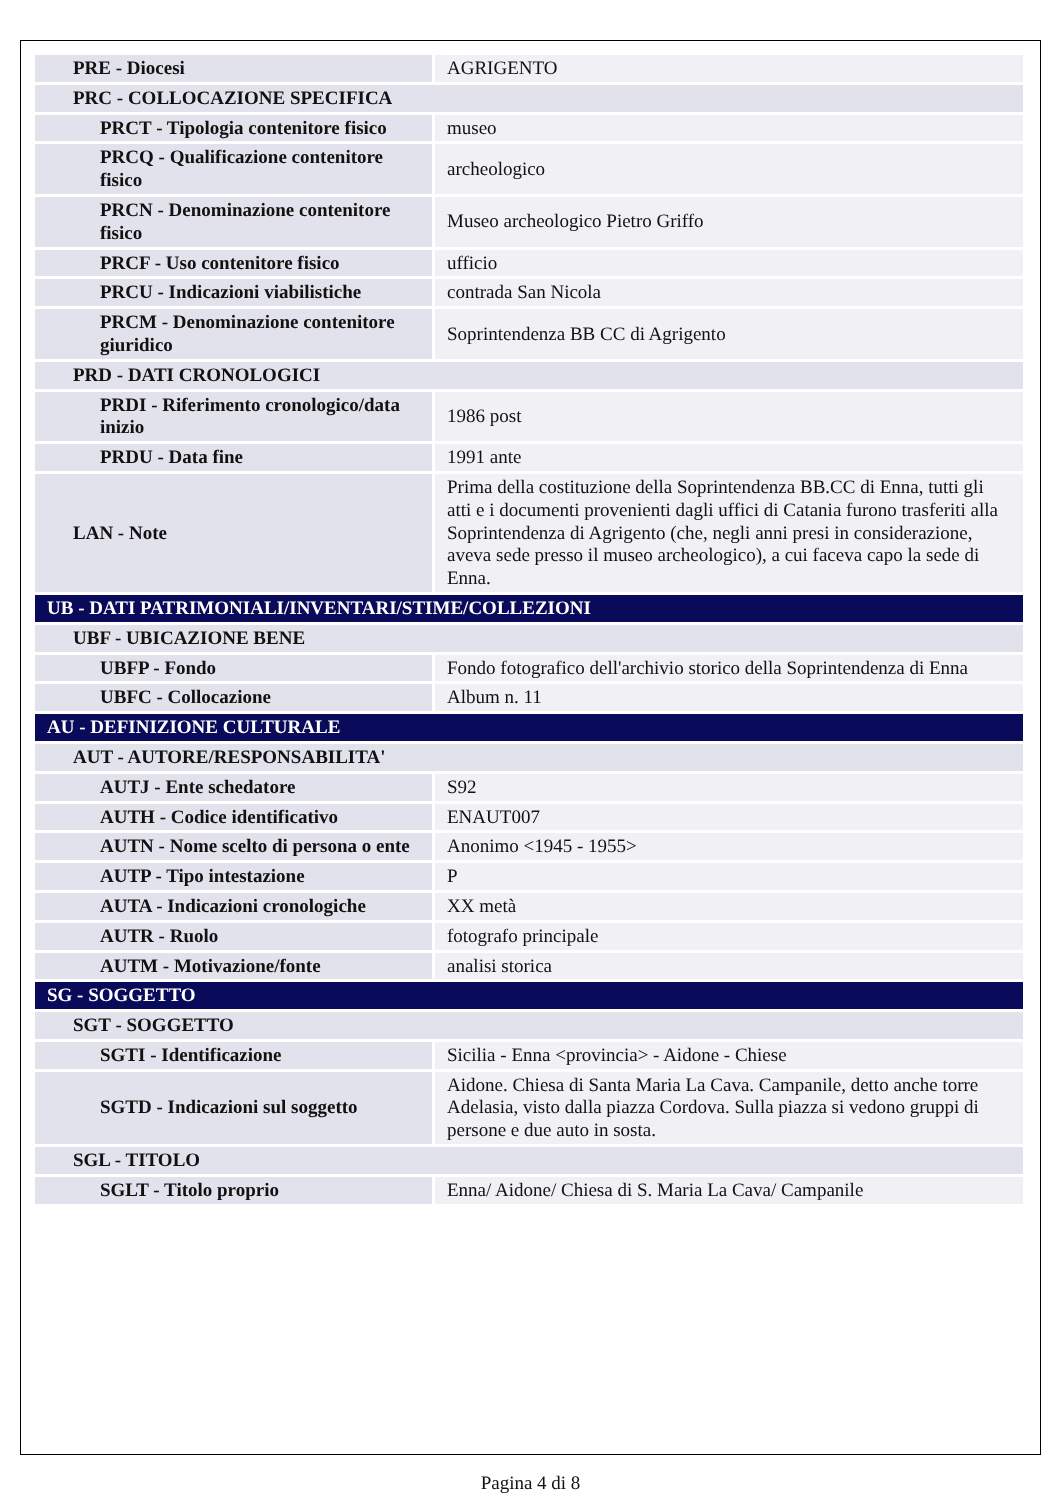| PRE - Diocesi | AGRIGENTO |
| PRC - COLLOCAZIONE SPECIFICA | |
| PRCT - Tipologia contenitore fisico | museo |
| PRCQ - Qualificazione contenitore fisico | archeologico |
| PRCN - Denominazione contenitore fisico | Museo archeologico Pietro Griffo |
| PRCF - Uso contenitore fisico | ufficio |
| PRCU - Indicazioni viabilistiche | contrada San Nicola |
| PRCM - Denominazione contenitore giuridico | Soprintendenza BB CC di Agrigento |
| PRD - DATI CRONOLOGICI | |
| PRDI - Riferimento cronologico/data inizio | 1986 post |
| PRDU - Data fine | 1991 ante |
| LAN - Note | Prima della costituzione della Soprintendenza BB.CC di Enna, tutti gli atti e i documenti provenienti dagli uffici di Catania furono trasferiti alla Soprintendenza di Agrigento (che, negli anni presi in considerazione, aveva sede presso il museo archeologico), a cui faceva capo la sede di Enna. |
| UB - DATI PATRIMONIALI/INVENTARI/STIME/COLLEZIONI | |
| UBF - UBICAZIONE BENE | |
| UBFP - Fondo | Fondo fotografico dell'archivio storico della Soprintendenza di Enna |
| UBFC - Collocazione | Album n. 11 |
| AU - DEFINIZIONE CULTURALE | |
| AUT - AUTORE/RESPONSABILITA' | |
| AUTJ - Ente schedatore | S92 |
| AUTH - Codice identificativo | ENAUT007 |
| AUTN - Nome scelto di persona o ente | Anonimo <1945 - 1955> |
| AUTP - Tipo intestazione | P |
| AUTA - Indicazioni cronologiche | XX metà |
| AUTR - Ruolo | fotografo principale |
| AUTM - Motivazione/fonte | analisi storica |
| SG - SOGGETTO | |
| SGT - SOGGETTO | |
| SGTI - Identificazione | Sicilia - Enna <provincia> - Aidone - Chiese |
| SGTD - Indicazioni sul soggetto | Aidone. Chiesa di Santa Maria La Cava. Campanile, detto anche torre Adelasia, visto dalla piazza Cordova. Sulla piazza si vedono gruppi di persone e due auto in sosta. |
| SGL - TITOLO | |
| SGLT - Titolo proprio | Enna/ Aidone/ Chiesa di S. Maria La Cava/ Campanile |
Pagina 4 di 8